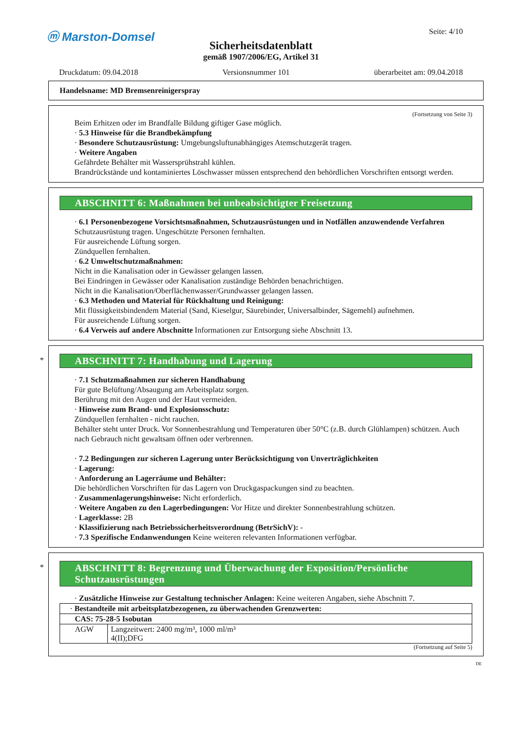ⓜ Marston-Domsel
Seite: 4/10
Sicherheitsdatenblatt
gemäß 1907/2006/EG, Artikel 31
Druckdatum: 09.04.2018 Versionsnummer 101 überarbeitet am: 09.04.2018
Handelsname: MD Bremsenreinigerspray
(Fortsetzung von Seite 3)
Beim Erhitzen oder im Brandfalle Bildung giftiger Gase möglich.
· 5.3 Hinweise für die Brandbekämpfung
· Besondere Schutzausrüstung: Umgebungsluftunabhängiges Atemschutzgerät tragen.
· Weitere Angaben
Gefährdete Behälter mit Wassersprühstrahl kühlen.
Brandrückstände und kontaminiertes Löschwasser müssen entsprechend den behördlichen Vorschriften entsorgt werden.
ABSCHNITT 6: Maßnahmen bei unbeabsichtigter Freisetzung
· 6.1 Personenbezogene Vorsichtsmaßnahmen, Schutzausrüstungen und in Notfällen anzuwendende Verfahren
Schutzausrüstung tragen. Ungeschützte Personen fernhalten.
Für ausreichende Lüftung sorgen.
Zündquellen fernhalten.
· 6.2 Umweltschutzmaßnahmen:
Nicht in die Kanalisation oder in Gewässer gelangen lassen.
Bei Eindringen in Gewässer oder Kanalisation zuständige Behörden benachrichtigen.
Nicht in die Kanalisation/Oberflächenwasser/Grundwasser gelangen lassen.
· 6.3 Methoden und Material für Rückhaltung und Reinigung:
Mit flüssigkeitsbindendem Material (Sand, Kieselgur, Säurebinder, Universalbinder, Sägemehl) aufnehmen.
Für ausreichende Lüftung sorgen.
· 6.4 Verweis auf andere Abschnitte Informationen zur Entsorgung siehe Abschnitt 13.
*
ABSCHNITT 7: Handhabung und Lagerung
· 7.1 Schutzmaßnahmen zur sicheren Handhabung
Für gute Belüftung/Absaugung am Arbeitsplatz sorgen.
Berührung mit den Augen und der Haut vermeiden.
· Hinweise zum Brand- und Explosionsschutz:
Zündquellen fernhalten - nicht rauchen.
Behälter steht unter Druck. Vor Sonnenbestrahlung und Temperaturen über 50°C (z.B. durch Glühlampen) schützen. Auch nach Gebrauch nicht gewaltsam öffnen oder verbrennen.
· 7.2 Bedingungen zur sicheren Lagerung unter Berücksichtigung von Unverträglichkeiten
· Lagerung:
· Anforderung an Lagerräume und Behälter:
Die behördlichen Vorschriften für das Lagern von Druckgaspackungen sind zu beachten.
· Zusammenlagerungshinweise: Nicht erforderlich.
· Weitere Angaben zu den Lagerbedingungen: Vor Hitze und direkter Sonnenbestrahlung schützen.
· Lagerklasse: 2B
· Klassifizierung nach Betriebssicherheitsverordnung (BetrSichV): -
· 7.3 Spezifische Endanwendungen Keine weiteren relevanten Informationen verfügbar.
*
ABSCHNITT 8: Begrenzung und Überwachung der Exposition/Persönliche Schutzausrüstungen
· Zusätzliche Hinweise zur Gestaltung technischer Anlagen: Keine weiteren Angaben, siehe Abschnitt 7.
| · Bestandteile mit arbeitsplatzbezogenen, zu überwachenden Grenzwerten: | |
| CAS: 75-28-5 Isobutan | |
| AGW | Langzeitwert: 2400 mg/m³, 1000 ml/m³ 4(II);DFG |
(Fortsetzung auf Seite 5)
DE